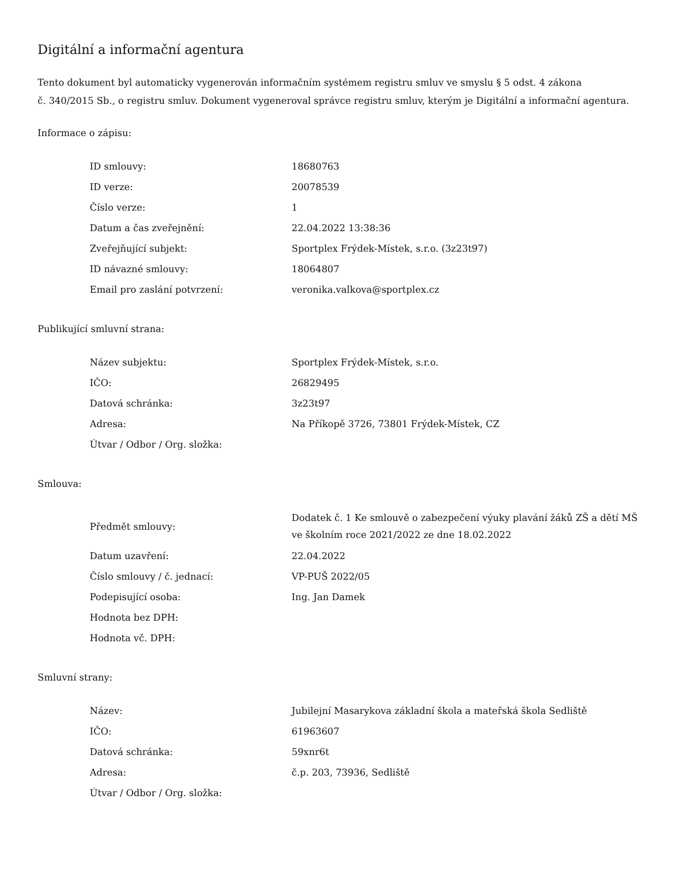Digitální a informační agentura
Tento dokument byl automaticky vygenerován informačním systémem registru smluv ve smyslu § 5 odst. 4 zákona
č. 340/2015 Sb., o registru smluv. Dokument vygeneroval správce registru smluv, kterým je Digitální a informační agentura.
Informace o zápisu:
| ID smlouvy: | 18680763 |
| ID verze: | 20078539 |
| Číslo verze: | 1 |
| Datum a čas zveřejnění: | 22.04.2022 13:38:36 |
| Zveřejňující subjekt: | Sportplex Frýdek-Místek, s.r.o. (3z23t97) |
| ID návazné smlouvy: | 18064807 |
| Email pro zaslání potvrzení: | veronika.valkova@sportplex.cz |
Publikující smluvní strana:
| Název subjektu: | Sportplex Frýdek-Místek, s.r.o. |
| IČO: | 26829495 |
| Datová schránka: | 3z23t97 |
| Adresa: | Na Příkopě 3726, 73801 Frýdek-Místek, CZ |
| Útvar / Odbor / Org. složka: | |
Smlouva:
| Předmět smlouvy: | Dodatek č. 1 Ke smlouvě o zabezpečení výuky plavání žáků ZŠ a dětí MŠ ve školním roce 2021/2022 ze dne 18.02.2022 |
| Datum uzavření: | 22.04.2022 |
| Číslo smlouvy / č. jednací: | VP-PUŠ 2022/05 |
| Podepisující osoba: | Ing. Jan Damek |
| Hodnota bez DPH: | |
| Hodnota vč. DPH: | |
Smluvní strany:
| Název: | Jubilejní Masarykova základní škola a mateřská škola Sedliště |
| IČO: | 61963607 |
| Datová schránka: | 59xnr6t |
| Adresa: | č.p. 203, 73936, Sedliště |
| Útvar / Odbor / Org. složka: | |